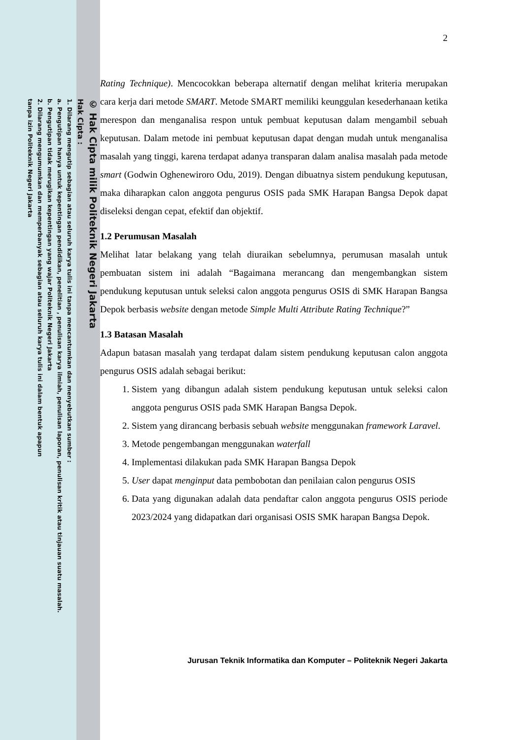© Hak Cipta milik Politeknik Negeri Jakarta
Hak Cipta :
1. Dilarang mengutip sebagian atau seluruh karya tulis ini tanpa mencantumkan dan menyebutkan sumber :
a. Pengutipan hanya untuk kepentingan pendidikan, penelitian , penulisan karya ilmiah, penulisan laporan, penulisan kritik atau tinjauan suatu masalah.
b. Pengutipan tidak merugikan kepentingan yang wajar Politeknik Negeri Jakarta
2. Dilarang mengumumkan dan memperbanyak sebagian atau seluruh karya tulis ini dalam bentuk apapun
tanpa izin Politeknik Negeri Jakarta
2
Rating Technique). Mencocokkan beberapa alternatif dengan melihat kriteria merupakan cara kerja dari metode SMART. Metode SMART memiliki keunggulan kesederhanaan ketika merespon dan menganalisa respon untuk pembuat keputusan dalam mengambil sebuah keputusan. Dalam metode ini pembuat keputusan dapat dengan mudah untuk menganalisa masalah yang tinggi, karena terdapat adanya transparan dalam analisa masalah pada metode smart (Godwin Oghenewiroro Odu, 2019). Dengan dibuatnya sistem pendukung keputusan, maka diharapkan calon anggota pengurus OSIS pada SMK Harapan Bangsa Depok dapat diseleksi dengan cepat, efektif dan objektif.
1.2 Perumusan Masalah
Melihat latar belakang yang telah diuraikan sebelumnya, perumusan masalah untuk pembuatan sistem ini adalah “Bagaimana merancang dan mengembangkan sistem pendukung keputusan untuk seleksi calon anggota pengurus OSIS di SMK Harapan Bangsa Depok berbasis website dengan metode Simple Multi Attribute Rating Technique?”
1.3 Batasan Masalah
Adapun batasan masalah yang terdapat dalam sistem pendukung keputusan calon anggota pengurus OSIS adalah sebagai berikut:
1. Sistem yang dibangun adalah sistem pendukung keputusan untuk seleksi calon anggota pengurus OSIS pada SMK Harapan Bangsa Depok.
2. Sistem yang dirancang berbasis sebuah website menggunakan framework Laravel.
3. Metode pengembangan menggunakan waterfall
4. Implementasi dilakukan pada SMK Harapan Bangsa Depok
5. User dapat menginput data pembobotan dan penilaian calon pengurus OSIS
6. Data yang digunakan adalah data pendaftar calon anggota pengurus OSIS periode 2023/2024 yang didapatkan dari organisasi OSIS SMK harapan Bangsa Depok.
Jurusan Teknik Informatika dan Komputer – Politeknik Negeri Jakarta